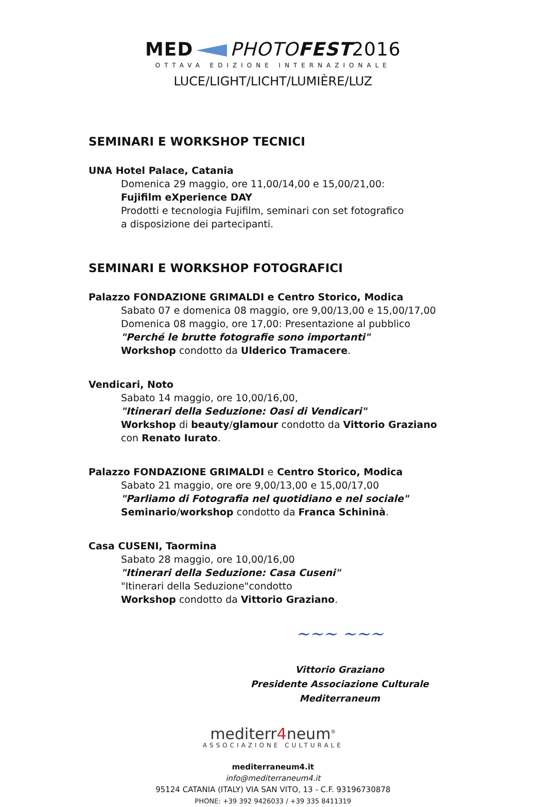MED PHOTO FEST 2016
OTTAVA EDIZIONE INTERNAZIONALE
LUCE/LIGHT/LICHT/LUMIÈRE/LUZ
SEMINARI E WORKSHOP TECNICI
UNA Hotel Palace, Catania
Domenica 29 maggio, ore 11,00/14,00 e 15,00/21,00:
Fujifilm eXperience DAY
Prodotti e tecnologia Fujifilm, seminari con set fotografico
a disposizione dei partecipanti.
SEMINARI E WORKSHOP FOTOGRAFICI
Palazzo FONDAZIONE GRIMALDI e Centro Storico, Modica
Sabato 07 e domenica 08 maggio, ore 9,00/13,00 e 15,00/17,00
Domenica 08 maggio, ore 17,00: Presentazione al pubblico
"Perché le brutte fotografie sono importanti"
Workshop condotto da Ulderico Tramacere.
Vendicari, Noto
Sabato 14 maggio, ore 10,00/16,00,
"Itinerari della Seduzione: Oasi di Vendicari"
Workshop di beauty/glamour condotto da Vittorio Graziano
con Renato Iurato.
Palazzo FONDAZIONE GRIMALDI e Centro Storico, Modica
Sabato 21 maggio, ore ore 9,00/13,00 e 15,00/17,00
"Parliamo di Fotografia nel quotidiano e nel sociale"
Seminario/workshop condotto da Franca Schininà.
Casa CUSENI, Taormina
Sabato 28 maggio, ore 10,00/16,00
"Itinerari della Seduzione: Casa Cuseni"
"Itinerari della Seduzione"condotto
Workshop condotto da Vittorio Graziano.
~~~ ~~~
Vittorio Graziano
Presidente Associazione Culturale Mediterraneum
mediterr4neum<sup>®</sup>
ASSOCIAZIONE CULTURALE
mediterraneum4.it
info@mediterraneum4.it
95124 CATANIA (ITALY) VIA SAN VITO, 13 - C.F. 93196730878
PHONE: +39 392 9426033 / +39 335 8411319